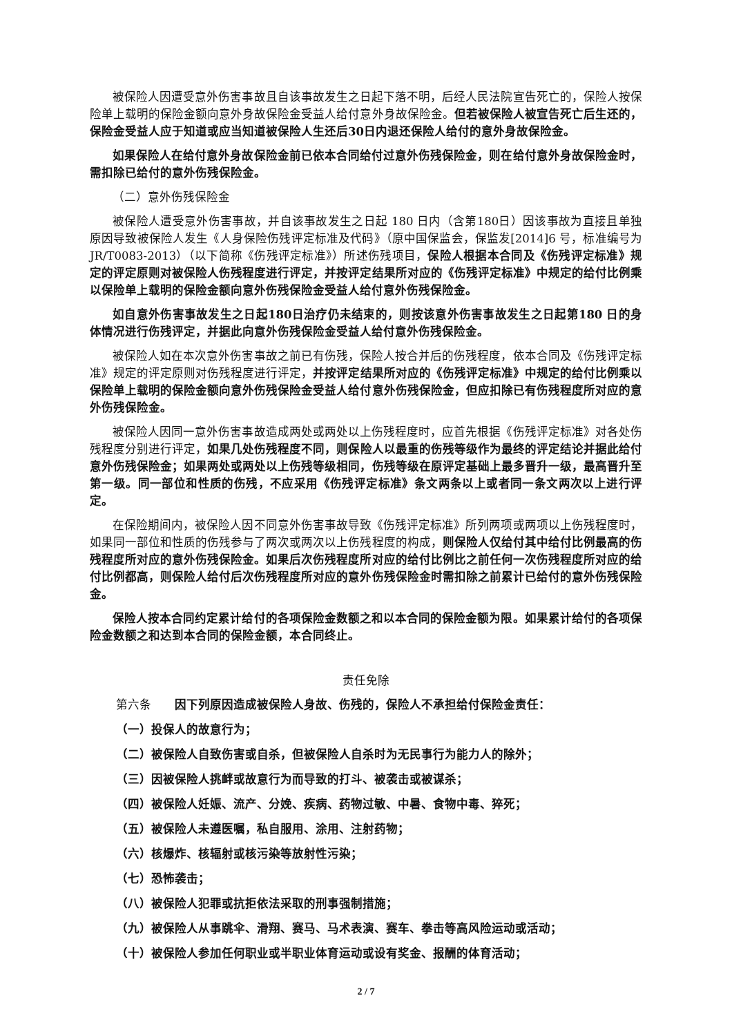被保险人因遭受意外伤害事故且自该事故发生之日起下落不明，后经人民法院宣告死亡的，保险人按保险单上载明的保险金额向意外身故保险金受益人给付意外身故保险金。但若被保险人被宣告死亡后生还的，保险金受益人应于知道或应当知道被保险人生还后30日内退还保险人给付的意外身故保险金。
如果保险人在给付意外身故保险金前已依本合同给付过意外伤残保险金，则在给付意外身故保险金时，需扣除已给付的意外伤残保险金。
（二）意外伤残保险金
被保险人遭受意外伤害事故，并自该事故发生之日起 180 日内（含第180日）因该事故为直接且单独原因导致被保险人发生《人身保险伤残评定标准及代码》（原中国保监会，保监发[2014]6 号，标准编号为JR/T0083-2013）（以下简称《伤残评定标准》）所述伤残项目，保险人根据本合同及《伤残评定标准》规定的评定原则对被保险人伤残程度进行评定，并按评定结果所对应的《伤残评定标准》中规定的给付比例乘以保险单上载明的保险金额向意外伤残保险金受益人给付意外伤残保险金。
如自意外伤害事故发生之日起180日治疗仍未结束的，则按该意外伤害事故发生之日起第180 日的身体情况进行伤残评定，并据此向意外伤残保险金受益人给付意外伤残保险金。
被保险人如在本次意外伤害事故之前已有伤残，保险人按合并后的伤残程度，依本合同及《伤残评定标准》规定的评定原则对伤残程度进行评定，并按评定结果所对应的《伤残评定标准》中规定的给付比例乘以保险单上载明的保险金额向意外伤残保险金受益人给付意外伤残保险金，但应扣除已有伤残程度所对应的意外伤残保险金。
被保险人因同一意外伤害事故造成两处或两处以上伤残程度时，应首先根据《伤残评定标准》对各处伤残程度分别进行评定，如果几处伤残程度不同，则保险人以最重的伤残等级作为最终的评定结论并据此给付意外伤残保险金；如果两处或两处以上伤残等级相同，伤残等级在原评定基础上最多晋升一级，最高晋升至第一级。同一部位和性质的伤残，不应采用《伤残评定标准》条文两条以上或者同一条文两次以上进行评定。
在保险期间内，被保险人因不同意外伤害事故导致《伤残评定标准》所列两项或两项以上伤残程度时，如果同一部位和性质的伤残参与了两次或两次以上伤残程度的构成，则保险人仅给付其中给付比例最高的伤残程度所对应的意外伤残保险金。如果后次伤残程度所对应的给付比例比之前任何一次伤残程度所对应的给付比例都高，则保险人给付后次伤残程度所对应的意外伤残保险金时需扣除之前累计已给付的意外伤残保险金。
保险人按本合同约定累计给付的各项保险金数额之和以本合同的保险金额为限。如果累计给付的各项保险金数额之和达到本合同的保险金额，本合同终止。
责任免除
第六条　　因下列原因造成被保险人身故、伤残的，保险人不承担给付保险金责任：
（一）投保人的故意行为；
（二）被保险人自致伤害或自杀，但被保险人自杀时为无民事行为能力人的除外；
（三）因被保险人挑衅或故意行为而导致的打斗、被袭击或被谋杀；
（四）被保险人妊娠、流产、分娩、疾病、药物过敏、中暑、食物中毒、猝死；
（五）被保险人未遵医嘱，私自服用、涂用、注射药物；
（六）核爆炸、核辐射或核污染等放射性污染；
（七）恐怖袭击；
（八）被保险人犯罪或抗拒依法采取的刑事强制措施；
（九）被保险人从事跳伞、滑翔、赛马、马术表演、赛车、拳击等高风险运动或活动；
（十）被保险人参加任何职业或半职业体育运动或设有奖金、报酬的体育活动；
2 / 7